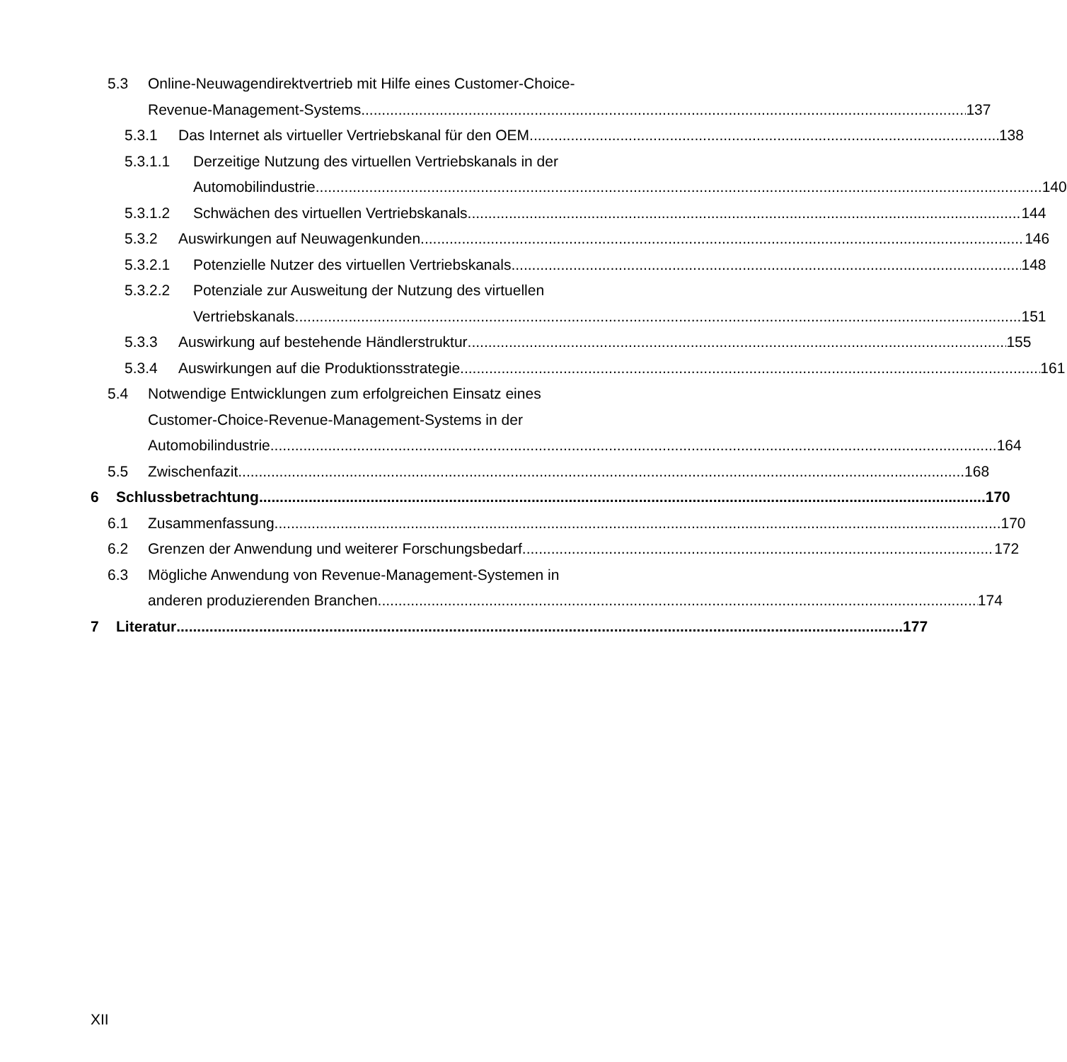5.3 Online-Neuwagendirektvertrieb mit Hilfe eines Customer-Choice-
Revenue-Management-Systems 137
5.3.1 Das Internet als virtueller Vertriebskanal für den OEM 138
5.3.1.1 Derzeitige Nutzung des virtuellen Vertriebskanals in der
Automobilindustrie 140
5.3.1.2 Schwächen des virtuellen Vertriebskanals 144
5.3.2 Auswirkungen auf Neuwagenkunden 146
5.3.2.1 Potenzielle Nutzer des virtuellen Vertriebskanals 148
5.3.2.2 Potenziale zur Ausweitung der Nutzung des virtuellen
Vertriebskanals 151
5.3.3 Auswirkung auf bestehende Händlerstruktur 155
5.3.4 Auswirkungen auf die Produktionsstrategie 161
5.4 Notwendige Entwicklungen zum erfolgreichen Einsatz eines
Customer-Choice-Revenue-Management-Systems in der
Automobilindustrie 164
5.5 Zwischenfazit 168
6 Schlussbetrachtung 170
6.1 Zusammenfassung 170
6.2 Grenzen der Anwendung und weiterer Forschungsbedarf 172
6.3 Mögliche Anwendung von Revenue-Management-Systemen in
anderen produzierenden Branchen 174
7 Literatur 177
XII